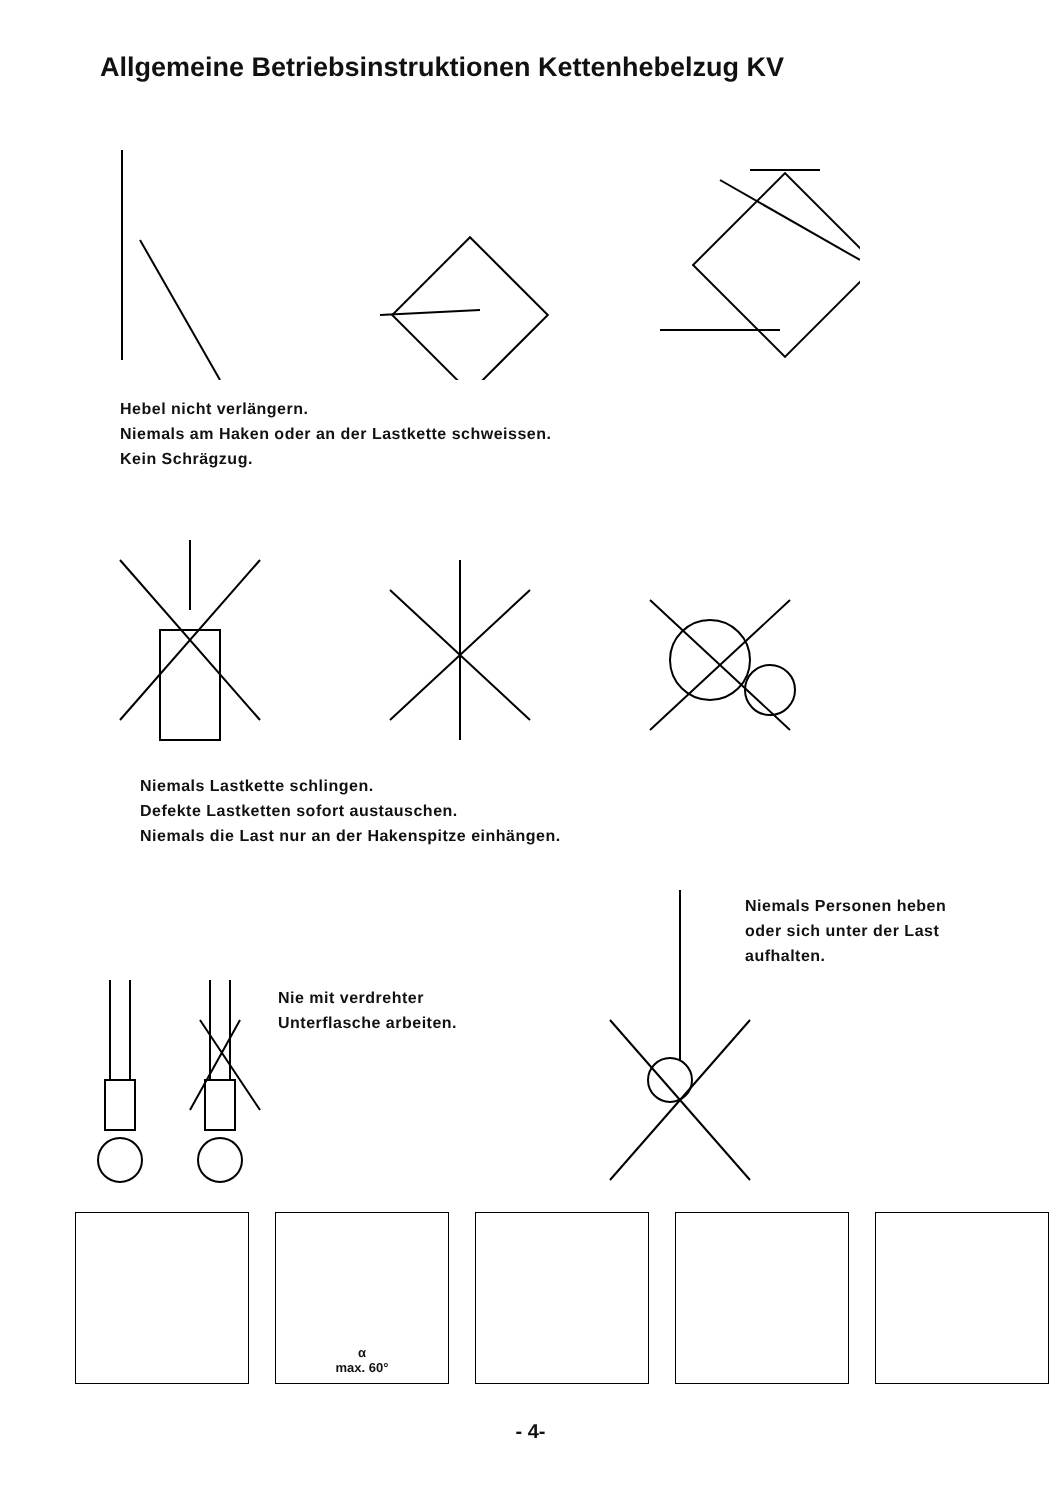Allgemeine Betriebsinstruktionen Kettenhebelzug KV
Hebel nicht verlängern.
Niemals am Haken oder an der Lastkette schweissen.
Kein Schrägzug.
Niemals Lastkette schlingen.
Defekte Lastketten sofort austauschen.
Niemals die Last nur an der Hakenspitze einhängen.
Nie mit verdrehter
Unterflasche arbeiten.
Niemals Personen heben
oder sich unter der Last
aufhalten.
α
max. 60°
- 4-